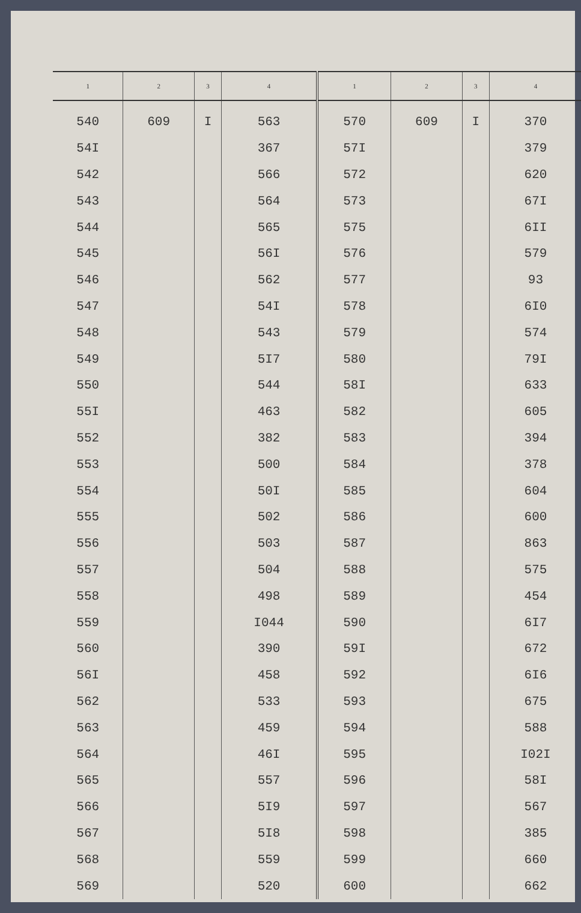| 1 | 2 | 3 | 4 | 1 | 2 | 3 | 4 |
| --- | --- | --- | --- | --- | --- | --- | --- |
| 540 | 609 | I | 563 | 570 | 609 | I | 370 |
| 54I | | | 367 | 57I | | | 379 |
| 542 | | | 566 | 572 | | | 620 |
| 543 | | | 564 | 573 | | | 67I |
| 544 | | | 565 | 575 | | | 6II |
| 545 | | | 56I | 576 | | | 579 |
| 546 | | | 562 | 577 | | | 93 |
| 547 | | | 54I | 578 | | | 6I0 |
| 548 | | | 543 | 579 | | | 574 |
| 549 | | | 5I7 | 580 | | | 79I |
| 550 | | | 544 | 58I | | | 633 |
| 55I | | | 463 | 582 | | | 605 |
| 552 | | | 382 | 583 | | | 394 |
| 553 | | | 500 | 584 | | | 378 |
| 554 | | | 50I | 585 | | | 604 |
| 555 | | | 502 | 586 | | | 600 |
| 556 | | | 503 | 587 | | | 863 |
| 557 | | | 504 | 588 | | | 575 |
| 558 | | | 498 | 589 | | | 454 |
| 559 | | | I044 | 590 | | | 6I7 |
| 560 | | | 390 | 59I | | | 672 |
| 56I | | | 458 | 592 | | | 6I6 |
| 562 | | | 533 | 593 | | | 675 |
| 563 | | | 459 | 594 | | | 588 |
| 564 | | | 46I | 595 | | | I02I |
| 565 | | | 557 | 596 | | | 58I |
| 566 | | | 5I9 | 597 | | | 567 |
| 567 | | | 5I8 | 598 | | | 385 |
| 568 | | | 559 | 599 | | | 660 |
| 569 | | | 520 | 600 | | | 662 |